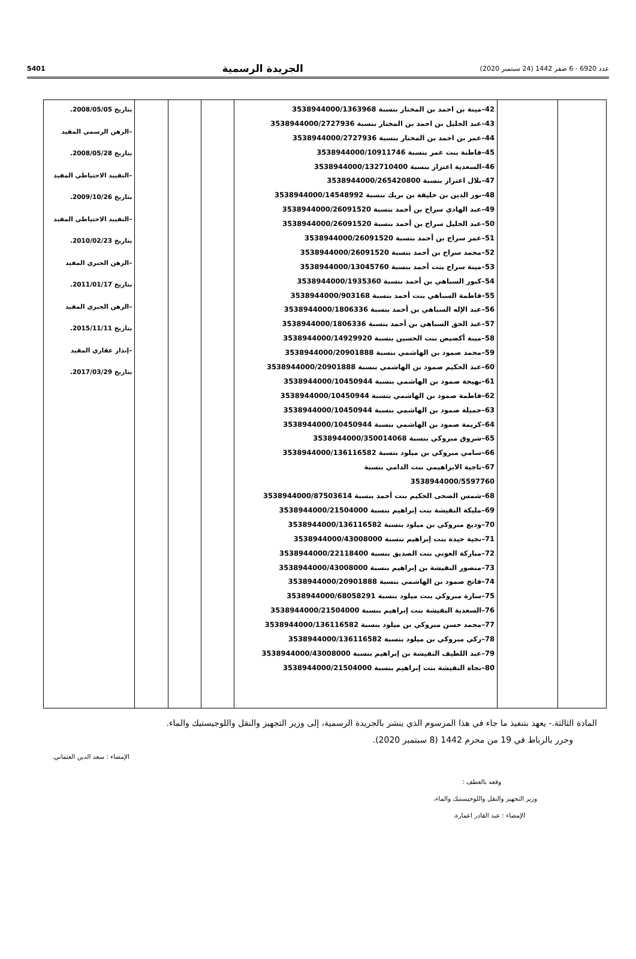5401 الجريدة الرسمية عدد 6920 - 6 صفر 1442 (24 سبتمبر 2020)
| | | 42–مينة بن احمد بن المختار بنسبة 3538944000/1363968 43–عبد الجليل بن احمد بن المختار بنسبة 3538944000/2727936 44–عمر بن احمد بن المختار بنسبة 3538944000/2727936 45–فاطنة بنت عمر بنسبة 3538944000/10911746 46–السعدية اعتزاز بنسبة 3538944000/132710400 47–بلال اعتزاز بنسبة 3538944000/265420800 48–نور الدين بن خليفة بن بريك بنسبة 3538944000/14548992 49–عبد الهادي سراج بن أحمد بنسبة 3538944000/26091520 50–عبد الجليل سراج بن أحمد بنسبة 3538944000/26091520 51–عمر سراج بن أحمد بنسبة 3538944000/26091520 52–محمد سراج بن أحمد بنسبة 3538944000/26091520 53–مينة سراج بنت أحمد بنسبة 3538944000/13045760 54–كبور السباهي بن أحمد بنسبة 3538944000/1935360 55–فاطمة السباهي بنت أحمد بنسبة 3538944000/903168 56–عبد الإله السباهي بن أحمد بنسبة 3538944000/1806336 57–عبد الحق السباهي بن أحمد بنسبة 3538944000/1806336 58–مينة أكضيض بنت الحسين بنسبة 3538944000/14929920 59–محمد صمود بن الهاشمي بنسبة 3538944000/20901888 60–عبد الحكيم صمود بن الهاشمي بنسبة 3538944000/20901888 61–بهيجة صمود بن الهاشمي بنسبة 3538944000/10450944 62–فاطمة صمود بن الهاشمي بنسبة 3538944000/10450944 63–جميلة صمود بن الهاشمي بنسبة 3538944000/10450944 64–كريمة صمود بن الهاشمي بنسبة 3538944000/10450944 65–شروق مبروكي بنسبة 3538944000/350014068 66–سامي مبروكي بن ميلود بنسبة 3538944000/136116582 67–ناجية الابراهيمي بنت الدامي بنسبة 3538944000/5597760 68–شمس الضحى الحكيم بنت أحمد بنسبة 3538944000/87503614 69–مليكة النقيشة بنت إبراهيم بنسبة 3538944000/21504000 70–وديع مبروكي بن ميلود بنسبة 3538944000/136116582 71–نجية حيدة بنت إبراهيم بنسبة 3538944000/43008000 72–مباركة العوني بنت الصديق بنسبة 3538944000/22118400 73–منصور النقيشة بن إبراهيم بنسبة 3538944000/43008000 74–فاتح صمود بن الهاشمي بنسبة 3538944000/20901888 75–سارة مبروكي بنت ميلود بنسبة 3538944000/68058291 76–السعدية النقيشة بنت إبراهيم بنسبة 3538944000/21504000 77–محمد حسن مبروكي بن ميلود بنسبة 3538944000/136116582 78–زكي مبروكي بن ميلود بنسبة 3538944000/136116582 79–عبد اللطيف النقيشة بن إبراهيم بنسبة 3538944000/43008000 80–نجاة النقيشة بنت إبراهيم بنسبة 3538944000/21504000 | | | | بتاريخ 2008/05/05. –الرهن الرسمي المقيد بتاريخ 2008/05/28. –التقييد الاحتياطي المقيد بتاريخ 2009/10/26. –التقييد الاحتياطي المقيد بتاريخ 2010/02/23. –الرهن الجبري المقيد بتاريخ 2011/01/17. –الرهن الجبري المقيد بتاريخ 2015/11/11. –إنذار عقاري المقيد بتاريخ 2017/03/29. |
المادة الثالثة.- يعهد بتنفيذ ما جاء في هذا المرسوم الذي ينشر بالجريدة الرسمية، إلى وزير التجهيز والنقل واللوجيستيك والماء.
وحرر بالرباط في 19 من محرم 1442 (8 سبتمبر 2020).
الإمضاء : سعد الدين العثماني.
وقعه بالعطف :
وزير التجهيز والنقل واللوجيستيك والماء،
الإمضاء : عبد القادر اعمارة.